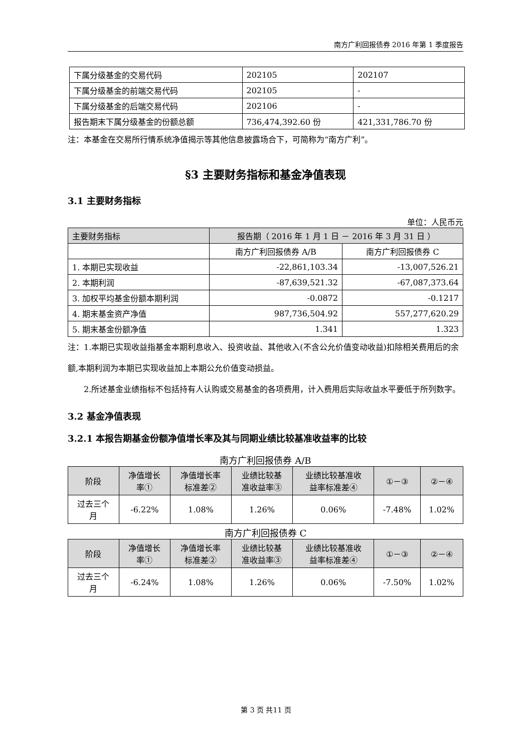南方广利回报债券 2016 年第 1 季度报告
| 下属分级基金的交易代码 | 202105 | 202107 |
| 下属分级基金的前端交易代码 | 202105 | - |
| 下属分级基金的后端交易代码 | 202106 | - |
| 报告期末下属分级基金的份额总额 | 736,474,392.60 份 | 421,331,786.70 份 |
注：本基金在交易所行情系统净值揭示等其他信息披露场合下，可简称为“南方广利”。
§3 主要财务指标和基金净值表现
3.1 主要财务指标
单位：人民币元
| 主要财务指标 | 报告期（ 2016 年 1 月 1 日 － 2016 年 3 月 31 日 ） | |
| --- | --- | --- |
| | 南方广利回报债券 A/B | 南方广利回报债券 C |
| 1. 本期已实现收益 | -22,861,103.34 | -13,007,526.21 |
| 2. 本期利润 | -87,639,521.32 | -67,087,373.64 |
| 3. 加权平均基金份额本期利润 | -0.0872 | -0.1217 |
| 4. 期末基金资产净值 | 987,736,504.92 | 557,277,620.29 |
| 5. 期末基金份额净值 | 1.341 | 1.323 |
注：1.本期已实现收益指基金本期利息收入、投资收益、其他收入(不含公允价值变动收益)扣除相关费用后的余额,本期利润为本期已实现收益加上本期公允价值变动损益。
2.所述基金业绩指标不包括持有人认购或交易基金的各项费用，计入费用后实际收益水平要低于所列数字。
3.2 基金净值表现
3.2.1 本报告期基金份额净值增长率及其与同期业绩比较基准收益率的比较
南方广利回报债券 A/B
| 阶段 | 净值增长 率① | 净值增长率 标准差② | 业绩比较基 准收益率③ | 业绩比较基准收 益率标准差④ | ①－③ | ②－④ |
| --- | --- | --- | --- | --- | --- | --- |
| 过去三个 月 | -6.22% | 1.08% | 1.26% | 0.06% | -7.48% | 1.02% |
南方广利回报债券 C
| 阶段 | 净值增长 率① | 净值增长率 标准差② | 业绩比较基 准收益率③ | 业绩比较基准收 益率标准差④ | ①－③ | ②－④ |
| --- | --- | --- | --- | --- | --- | --- |
| 过去三个 月 | -6.24% | 1.08% | 1.26% | 0.06% | -7.50% | 1.02% |
第 3 页 共11 页